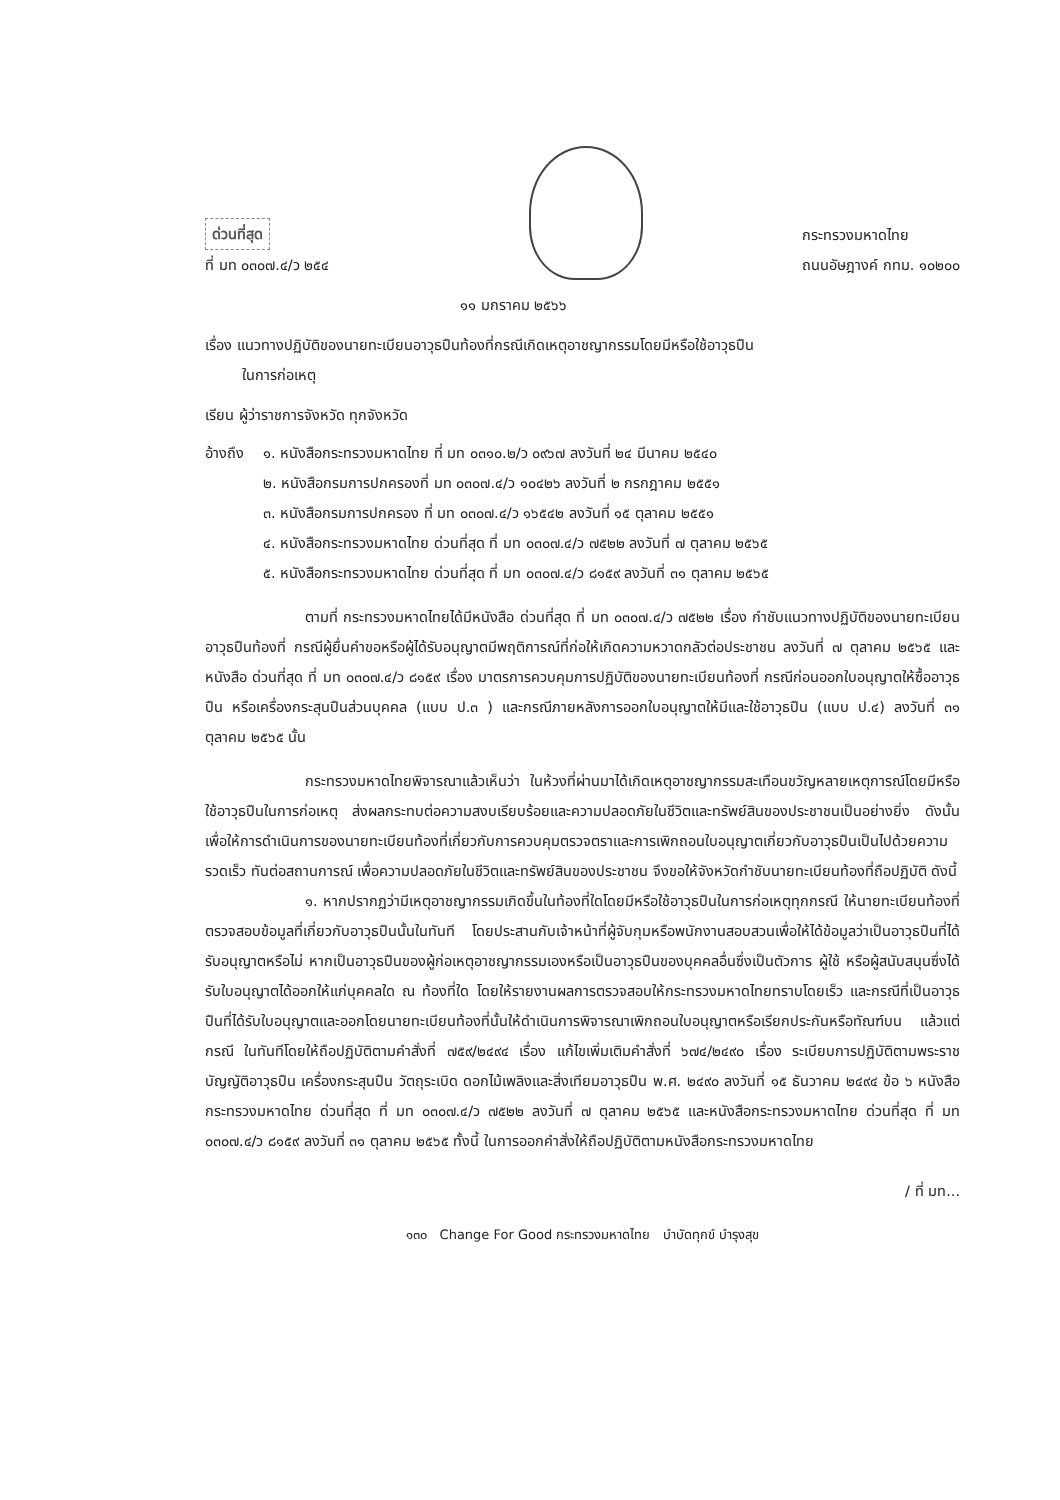ด่วนที่สุด
ที่ มท ๐๓๐๗.๔/ว ๒๕๔
กระทรวงมหาดไทย
ถนนอัษฎางค์ กทม. ๑๐๒๐๐
๑๑ มกราคม ๒๕๖๖
เรื่อง แนวทางปฏิบัติของนายทะเบียนอาวุธปืนท้องที่กรณีเกิดเหตุอาชญากรรมโดยมีหรือใช้อาวุธปืน
ในการก่อเหตุ
เรียน ผู้ว่าราชการจังหวัด ทุกจังหวัด
อ้างถึง
๑. หนังสือกระทรวงมหาดไทย ที่ มท ๐๓๑๐.๒/ว ๐๙๖๗ ลงวันที่ ๒๔ มีนาคม ๒๕๔๐
๒. หนังสือกรมการปกครองที่ มท ๐๓๐๗.๔/ว ๑๐๔๒๖ ลงวันที่ ๒ กรกฎาคม ๒๕๕๑
๓. หนังสือกรมการปกครอง ที่ มท ๐๓๐๗.๔/ว ๑๖๕๔๒ ลงวันที่ ๑๕ ตุลาคม ๒๕๕๑
๔. หนังสือกระทรวงมหาดไทย ด่วนที่สุด ที่ มท ๐๓๐๗.๔/ว ๗๕๒๒ ลงวันที่ ๗ ตุลาคม ๒๕๖๕
๕. หนังสือกระทรวงมหาดไทย ด่วนที่สุด ที่ มท ๐๓๐๗.๔/ว ๘๑๕๙ ลงวันที่ ๓๑ ตุลาคม ๒๕๖๕
ตามที่ กระทรวงมหาดไทยได้มีหนังสือ ด่วนที่สุด ที่ มท ๐๓๐๗.๔/ว ๗๕๒๒ เรื่อง กำชับแนวทางปฏิบัติของนายทะเบียนอาวุธปืนท้องที่ กรณีผู้ยื่นคำขอหรือผู้ได้รับอนุญาตมีพฤติการณ์ที่ก่อให้เกิดความหวาดกลัวต่อประชาชน ลงวันที่ ๗ ตุลาคม ๒๕๖๕ และหนังสือ ด่วนที่สุด ที่ มท ๐๓๐๗.๔/ว ๘๑๕๙ เรื่อง มาตรการควบคุมการปฏิบัติของนายทะเบียนท้องที่ กรณีก่อนออกใบอนุญาตให้ซื้ออาวุธปืน หรือเครื่องกระสุนปืนส่วนบุคคล (แบบ ป.๓ ) และกรณีภายหลังการออกใบอนุญาตให้มีและใช้อาวุธปืน (แบบ ป.๔) ลงวันที่ ๓๑ ตุลาคม ๒๕๖๕ นั้น
กระทรวงมหาดไทยพิจารณาแล้วเห็นว่า ในห้วงที่ผ่านมาได้เกิดเหตุอาชญากรรมสะเทือนขวัญหลายเหตุการณ์โดยมีหรือใช้อาวุธปืนในการก่อเหตุ ส่งผลกระทบต่อความสงบเรียบร้อยและความปลอดภัยในชีวิตและทรัพย์สินของประชาชนเป็นอย่างยิ่ง ดังนั้น เพื่อให้การดำเนินการของนายทะเบียนท้องที่เกี่ยวกับการควบคุมตรวจตราและการเพิกถอนใบอนุญาตเกี่ยวกับอาวุธปืนเป็นไปด้วยความรวดเร็ว ทันต่อสถานการณ์ เพื่อความปลอดภัยในชีวิตและทรัพย์สินของประชาชน จึงขอให้จังหวัดกำชับนายทะเบียนท้องที่ถือปฏิบัติ ดังนี้
๑. หากปรากฏว่ามีเหตุอาชญากรรมเกิดขึ้นในท้องที่ใดโดยมีหรือใช้อาวุธปืนในการก่อเหตุทุกกรณี ให้นายทะเบียนท้องที่ตรวจสอบข้อมูลที่เกี่ยวกับอาวุธปืนนั้นในทันที โดยประสานกับเจ้าหน้าที่ผู้จับกุมหรือพนักงานสอบสวนเพื่อให้ได้ข้อมูลว่าเป็นอาวุธปืนที่ได้รับอนุญาตหรือไม่ หากเป็นอาวุธปืนของผู้ก่อเหตุอาชญากรรมเองหรือเป็นอาวุธปืนของบุคคลอื่นซึ่งเป็นตัวการ ผู้ใช้ หรือผู้สนับสนุนซึ่งได้รับใบอนุญาตได้ออกให้แก่บุคคลใด ณ ท้องที่ใด โดยให้รายงานผลการตรวจสอบให้กระทรวงมหาดไทยทราบโดยเร็ว และกรณีที่เป็นอาวุธปืนที่ได้รับใบอนุญาตและออกโดยนายทะเบียนท้องที่นั้นให้ดำเนินการพิจารณาเพิกถอนใบอนุญาตหรือเรียกประกันหรือทัณฑ์บน แล้วแต่กรณี ในทันทีโดยให้ถือปฏิบัติตามคำสั่งที่ ๗๕๙/๒๔๙๔ เรื่อง แก้ไขเพิ่มเติมคำสั่งที่ ๖๗๔/๒๔๙๐ เรื่อง ระเบียบการปฏิบัติตามพระราชบัญญัติอาวุธปืน เครื่องกระสุนปืน วัตถุระเบิด ดอกไม้เพลิงและสิ่งเทียมอาวุธปืน พ.ศ. ๒๔๙๐ ลงวันที่ ๑๕ ธันวาคม ๒๔๙๔ ข้อ ๖ หนังสือกระทรวงมหาดไทย ด่วนที่สุด ที่ มท ๐๓๐๗.๔/ว ๗๕๒๒ ลงวันที่ ๗ ตุลาคม ๒๕๖๕ และหนังสือกระทรวงมหาดไทย ด่วนที่สุด ที่ มท ๐๓๐๗.๔/ว ๘๑๕๙ ลงวันที่ ๓๑ ตุลาคม ๒๕๖๕ ทั้งนี้ ในการออกคำสั่งให้ถือปฏิบัติตามหนังสือกระทรวงมหาดไทย
/ ที่ มท...
๑๓๐ Change For Good กระทรวงมหาดไทย บำบัดทุกข์ บำรุงสุข